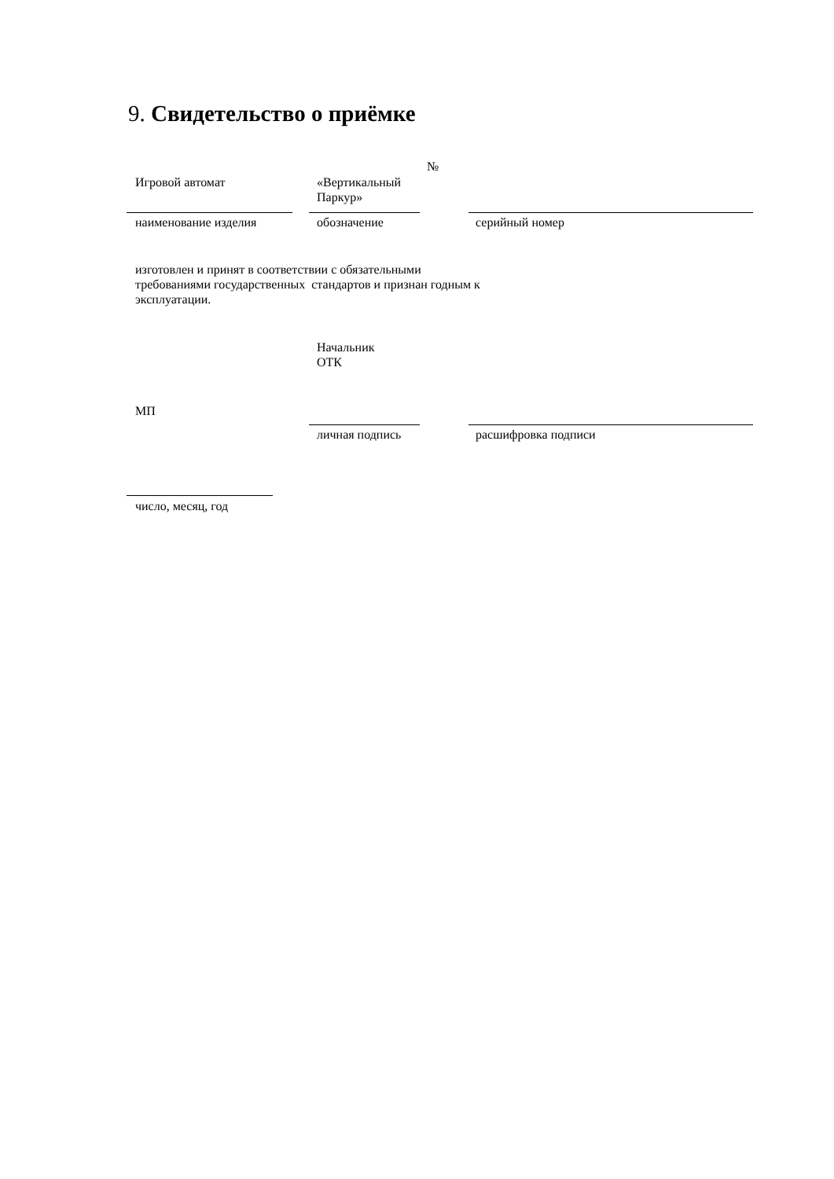9. Свидетельство о приёмке
№
Игровой автомат
«Вертикальный
Паркур»
наименование изделия обозначение серийный номер
изготовлен и принят в соответствии с обязательными
требованиями государственных стандартов и признан годным к
эксплуатации.
Начальник
ОТК
МП
личная подпись расшифровка подписи
число, месяц, год